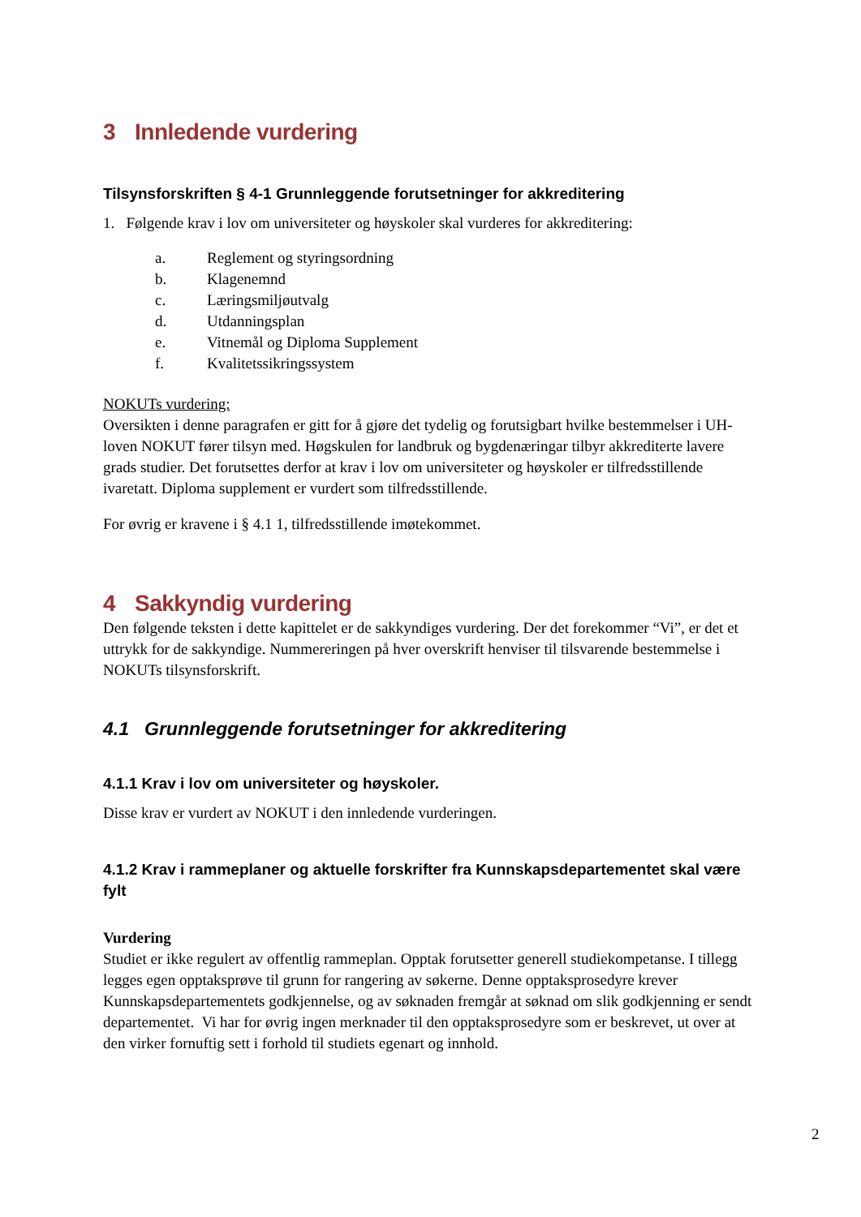3 Innledende vurdering
Tilsynsforskriften § 4-1 Grunnleggende forutsetninger for akkreditering
1. Følgende krav i lov om universiteter og høyskoler skal vurderes for akkreditering:
a. Reglement og styringsordning
b. Klagenemnd
c. Læringsmiljøutvalg
d. Utdanningsplan
e. Vitnemål og Diploma Supplement
f. Kvalitetssikringssystem
NOKUTs vurdering:
Oversikten i denne paragrafen er gitt for å gjøre det tydelig og forutsigbart hvilke bestemmelser i UH-loven NOKUT fører tilsyn med. Høgskulen for landbruk og bygdenæringar tilbyr akkrediterte lavere grads studier. Det forutsettes derfor at krav i lov om universiteter og høyskoler er tilfredsstillende ivaretatt. Diploma supplement er vurdert som tilfredsstillende.
For øvrig er kravene i § 4.1 1, tilfredsstillende imøtekommet.
4 Sakkyndig vurdering
Den følgende teksten i dette kapittelet er de sakkyndiges vurdering. Der det forekommer “Vi”, er det et uttrykk for de sakkyndige. Nummereringen på hver overskrift henviser til tilsvarende bestemmelse i NOKUTs tilsynsforskrift.
4.1 Grunnleggende forutsetninger for akkreditering
4.1.1 Krav i lov om universiteter og høyskoler.
Disse krav er vurdert av NOKUT i den innledende vurderingen.
4.1.2 Krav i rammeplaner og aktuelle forskrifter fra Kunnskapsdepartementet skal være fylt
Vurdering
Studiet er ikke regulert av offentlig rammeplan. Opptak forutsetter generell studiekompetanse. I tillegg legges egen opptaksprøve til grunn for rangering av søkerne. Denne opptaksprosedyre krever Kunnskapsdepartementets godkjennelse, og av søknaden fremgår at søknad om slik godkjenning er sendt departementet. Vi har for øvrig ingen merknader til den opptaksprosedyre som er beskrevet, ut over at den virker fornuftig sett i forhold til studiets egenart og innhold.
2